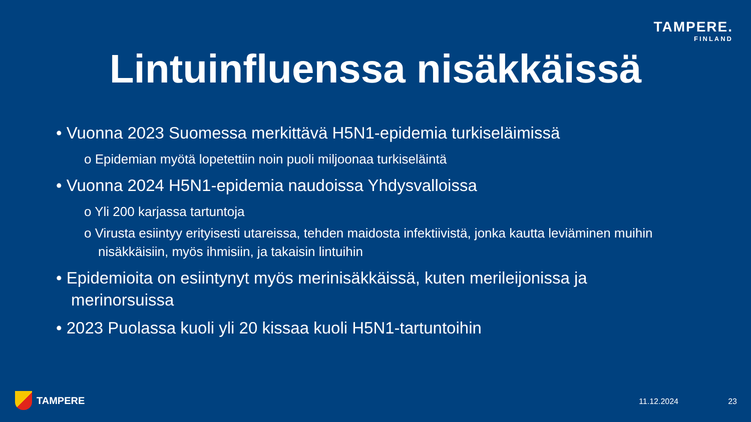TAMPERE.
FINLAND
Lintuinfluenssa nisäkkäissä
• Vuonna 2023 Suomessa merkittävä H5N1-epidemia turkiseläimissä
o Epidemian myötä lopetettiin noin puoli miljoonaa turkiseläintä
• Vuonna 2024 H5N1-epidemia naudoissa Yhdysvalloissa
o Yli 200 karjassa tartuntoja
o Virusta esiintyy erityisesti utareissa, tehden maidosta infektiivistä, jonka kautta leviäminen muihin nisäkkäisiin, myös ihmisiin, ja takaisin lintuihin
• Epidemioita on esiintynyt myös merinisäkkäissä, kuten merileijonissa ja merinorsuissa
• 2023 Puolassa kuoli yli 20 kissaa kuoli H5N1-tartuntoihin
TAMPERE 11.12.2024 23